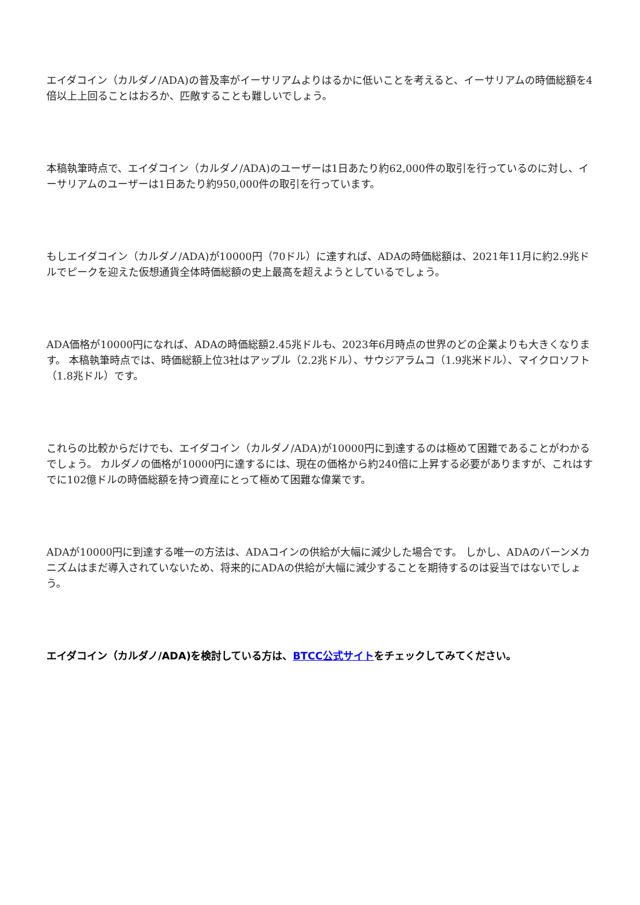エイダコイン（カルダノ/ADA)の普及率がイーサリアムよりはるかに低いことを考えると、イーサリアムの時価総額を4倍以上上回ることはおろか、匹敵することも難しいでしょう。
本稿執筆時点で、エイダコイン（カルダノ/ADA)のユーザーは1日あたり約62,000件の取引を行っているのに対し、イーサリアムのユーザーは1日あたり約950,000件の取引を行っています。
もしエイダコイン（カルダノ/ADA)が10000円（70ドル）に達すれば、ADAの時価総額は、2021年11月に約2.9兆ドルでピークを迎えた仮想通貨全体時価総額の史上最高を超えようとしているでしょう。
ADA価格が10000円になれば、ADAの時価総額2.45兆ドルも、2023年6月時点の世界のどの企業よりも大きくなります。 本稿執筆時点では、時価総額上位3社はアップル（2.2兆ドル）、サウジアラムコ（1.9兆米ドル）、マイクロソフト（1.8兆ドル）です。
これらの比較からだけでも、エイダコイン（カルダノ/ADA)が10000円に到達するのは極めて困難であることがわかるでしょう。 カルダノの価格が10000円に達するには、現在の価格から約240倍に上昇する必要がありますが、これはすでに102億ドルの時価総額を持つ資産にとって極めて困難な偉業です。
ADAが10000円に到達する唯一の方法は、ADAコインの供給が大幅に減少した場合です。 しかし、ADAのバーンメカニズムはまだ導入されていないため、将来的にADAの供給が大幅に減少することを期待するのは妥当ではないでしょう。
エイダコイン（カルダノ/ADA)を検討している方は、BTCC公式サイトをチェックしてみてください。